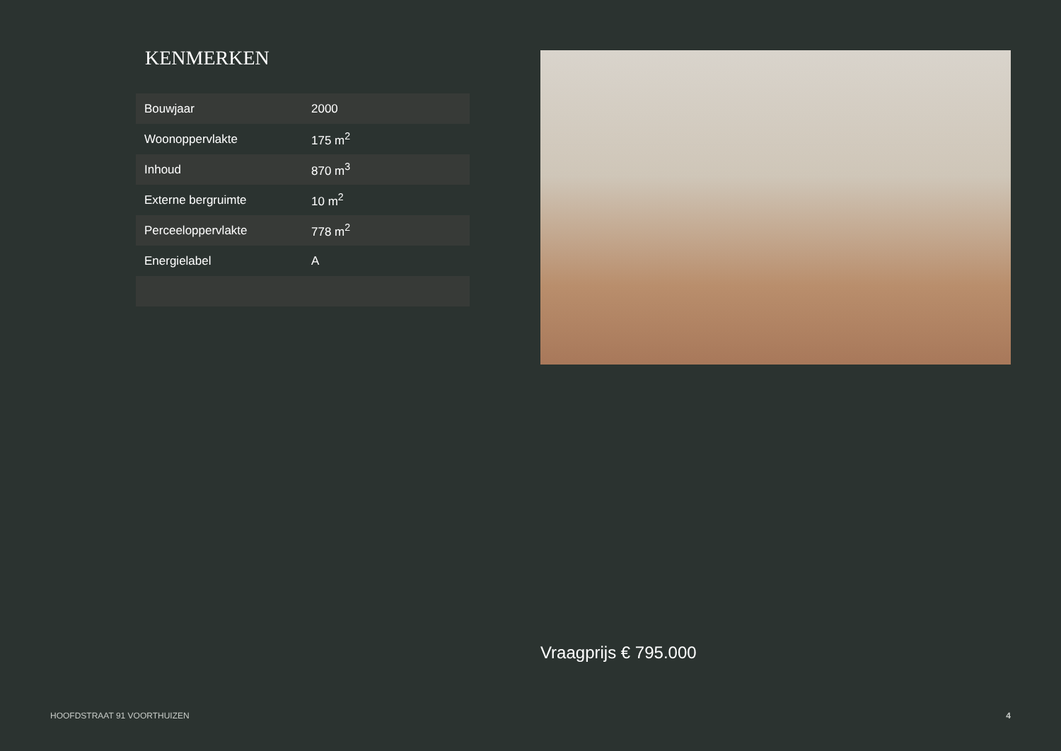KENMERKEN
| Bouwjaar | 2000 |
| Woonoppervlakte | 175 m<sup>2</sup> |
| Inhoud | 870 m<sup>3</sup> |
| Externe bergruimte | 10 m<sup>2</sup> |
| Perceeloppervlakte | 778 m<sup>2</sup> |
| Energielabel | A |
Vraagprijs € 795.000
HOOFDSTRAAT 91 VOORTHUIZEN 4